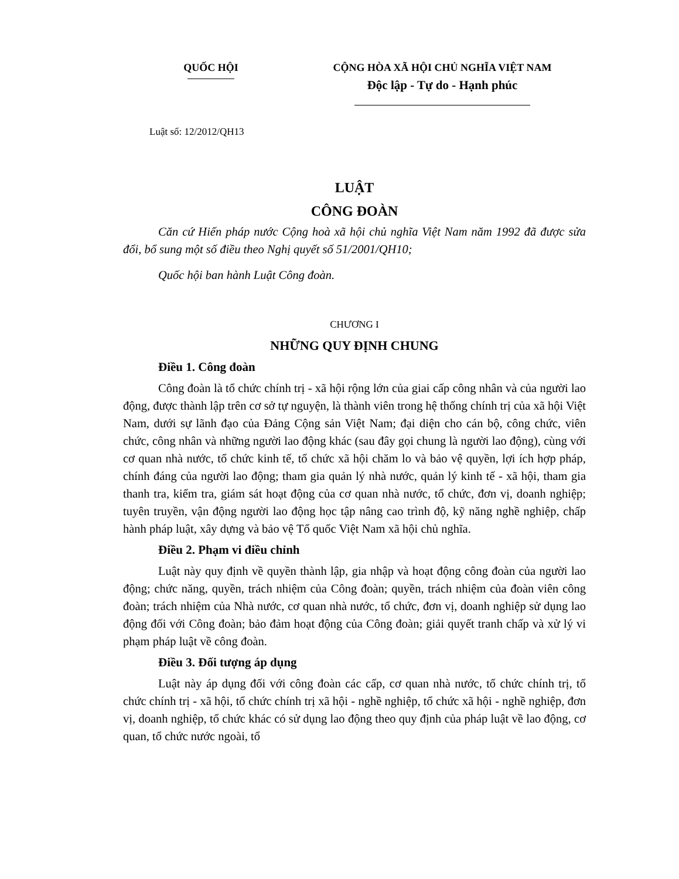QUỐC HỘI CỘNG HÒA XÃ HỘI CHỦ NGHĨA VIỆT NAM
Độc lập - Tự do - Hạnh phúc
Luật số: 12/2012/QH13
LUẬT
CÔNG ĐOÀN
Căn cứ Hiến pháp nước Cộng hoà xã hội chủ nghĩa Việt Nam năm 1992 đã được sửa đổi, bổ sung một số điều theo Nghị quyết số 51/2001/QH10;
Quốc hội ban hành Luật Công đoàn.
CHƯƠNG I
NHỮNG QUY ĐỊNH CHUNG
Điều 1. Công đoàn
Công đoàn là tổ chức chính trị - xã hội rộng lớn của giai cấp công nhân và của người lao động, được thành lập trên cơ sở tự nguyện, là thành viên trong hệ thống chính trị của xã hội Việt Nam, dưới sự lãnh đạo của Đảng Cộng sản Việt Nam; đại diện cho cán bộ, công chức, viên chức, công nhân và những người lao động khác (sau đây gọi chung là người lao động), cùng với cơ quan nhà nước, tổ chức kinh tế, tổ chức xã hội chăm lo và bảo vệ quyền, lợi ích hợp pháp, chính đáng của người lao động; tham gia quản lý nhà nước, quản lý kinh tế - xã hội, tham gia thanh tra, kiểm tra, giám sát hoạt động của cơ quan nhà nước, tổ chức, đơn vị, doanh nghiệp; tuyên truyền, vận động người lao động học tập nâng cao trình độ, kỹ năng nghề nghiệp, chấp hành pháp luật, xây dựng và bảo vệ Tổ quốc Việt Nam xã hội chủ nghĩa.
Điều 2. Phạm vi điều chỉnh
Luật này quy định về quyền thành lập, gia nhập và hoạt động công đoàn của người lao động; chức năng, quyền, trách nhiệm của Công đoàn; quyền, trách nhiệm của đoàn viên công đoàn; trách nhiệm của Nhà nước, cơ quan nhà nước, tổ chức, đơn vị, doanh nghiệp sử dụng lao động đối với Công đoàn; bảo đảm hoạt động của Công đoàn; giải quyết tranh chấp và xử lý vi phạm pháp luật về công đoàn.
Điều 3. Đối tượng áp dụng
Luật này áp dụng đối với công đoàn các cấp, cơ quan nhà nước, tổ chức chính trị, tổ chức chính trị - xã hội, tổ chức chính trị xã hội - nghề nghiệp, tổ chức xã hội - nghề nghiệp, đơn vị, doanh nghiệp, tổ chức khác có sử dụng lao động theo quy định của pháp luật về lao động, cơ quan, tổ chức nước ngoài, tổ